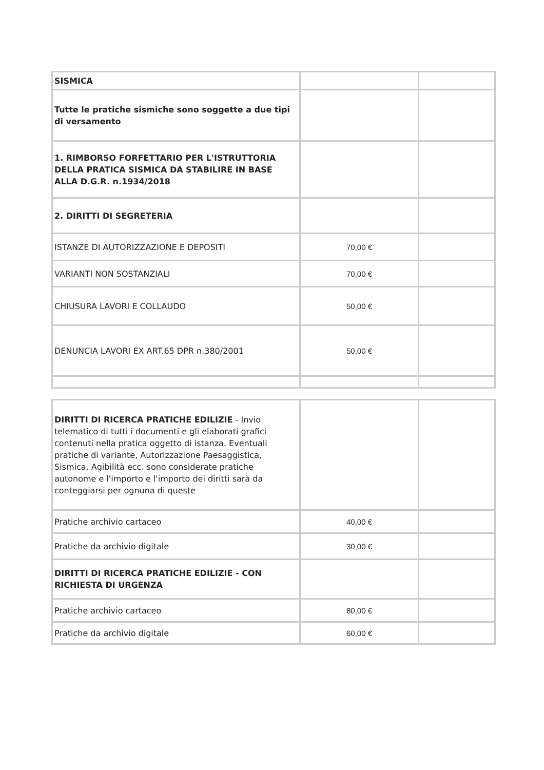| SISMICA | | |
| Tutte le pratiche sismiche sono soggette a due tipi di versamento | | |
| 1. RIMBORSO FORFETTARIO PER L'ISTRUTTORIA DELLA PRATICA SISMICA DA STABILIRE IN BASE ALLA D.G.R. n.1934/2018 | | |
| 2. DIRITTI DI SEGRETERIA | | |
| ISTANZE DI AUTORIZZAZIONE E DEPOSITI | 70,00 € | |
| VARIANTI NON SOSTANZIALI | 70,00 € | |
| CHIUSURA LAVORI E COLLAUDO | 50,00 € | |
| DENUNCIA LAVORI EX ART.65 DPR n.380/2001 | 50,00 € | |
| DIRITTI DI RICERCA PRATICHE EDILIZIE - Invio telematico di tutti i documenti e gli elaborati grafici contenuti nella pratica oggetto di istanza. Eventuali pratiche di variante, Autorizzazione Paesaggistica, Sismica, Agibilità ecc. sono considerate pratiche autonome e l'importo e l'importo dei diritti sarà da conteggiarsi per ognuna di queste | | |
| Pratiche archivio cartaceo | 40,00 € | |
| Pratiche da archivio digitale | 30,00 € | |
| DIRITTI DI RICERCA PRATICHE EDILIZIE - CON RICHIESTA DI URGENZA | | |
| Pratiche archivio cartaceo | 80,00 € | |
| Pratiche da archivio digitale | 60,00 € | |